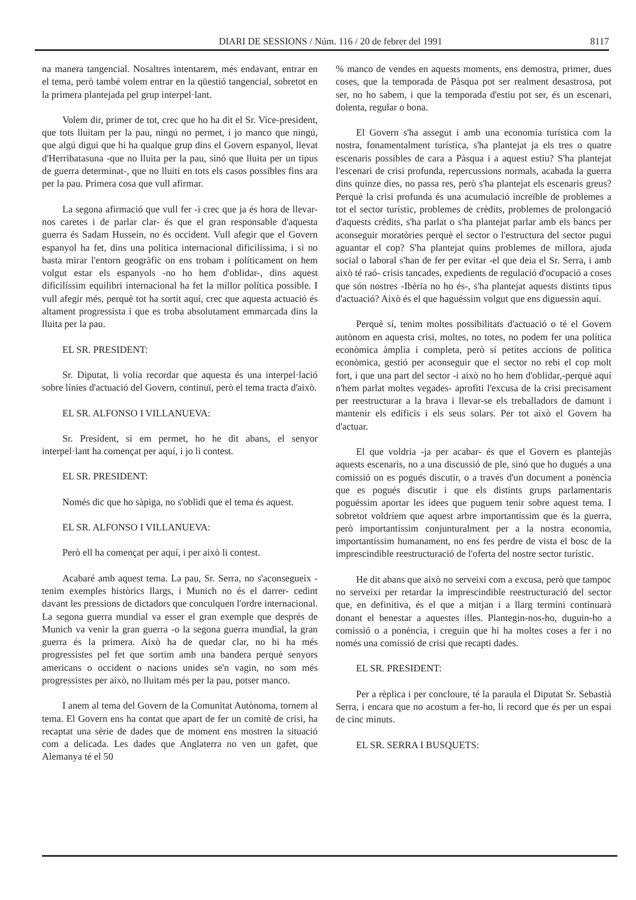DIARI DE SESSIONS / Núm. 116 / 20 de febrer del 1991 8117
na manera tangencial. Nosaltres intentarem, més endavant, entrar en el tema, però també volem entrar en la qüestió tangencial, sobretot en la primera plantejada pel grup interpel·lant.
Volem dir, primer de tot, crec que ho ha dit el Sr. Vice-president, que tots lluitam per la pau, ningú no permet, i jo manco que ningú, que algú digui que hi ha qualque grup dins el Govern espanyol, llevat d'Herribatasuna -que no lluita per la pau, sinó que lluita per un tipus de guerra determinat-, que no lluiti en tots els casos possibles fins ara per la pau. Primera cosa que vull afirmar.
La segona afirmació que vull fer -i crec que ja és hora de llevar-nos caretes i de parlar clar- és que el gran responsable d'aquesta guerra és Sadam Hussein, no és occident. Vull afegir que el Govern espanyol ha fet, dins una política internacional dificilíssima, i si no basta mirar l'entorn geogràfic on ens trobam i políticament on hem volgut estar els espanyols -no ho hem d'oblidar-, dins aquest dificilíssim equilibri internacional ha fet la millor política possible. I vull afegir més, perquè tot ha sortit aquí, crec que aquesta actuació és altament progressista i que es troba absolutament emmarcada dins la lluita per la pau.
EL SR. PRESIDENT:
Sr. Diputat, li volia recordar que aquesta és una interpel·lació sobre línies d'actuació del Govern, continuï, però el tema tracta d'això.
EL SR. ALFONSO I VILLANUEVA:
Sr. President, si em permet, ho he dit abans, el senyor interpel·lant ha començat per aquí, i jo li contest.
EL SR. PRESIDENT:
Només dic que ho sàpiga, no s'oblidi que el tema és aquest.
EL SR. ALFONSO I VILLANUEVA:
Però ell ha començat per aquí, i per això li contest.
Acabaré amb aquest tema. La pau, Sr. Serra, no s'aconsegueix -tenim exemples històrics llargs, i Munich no és el darrer- cedint davant les pressions de dictadors que conculquen l'ordre internacional. La segona guerra mundial va esser el gran exemple que després de Munich va venir la gran guerra -o la segona guerra mundial, la gran guerra és la primera. Això ha de quedar clar, no hi ha més progressistes pel fet que sortim amb una bandera perquè senyors americans o occident o nacions unides se'n vagin, no som més progressistes per això, no lluitam més per la pau, potser manco.
I anem al tema del Govern de la Comunitat Autònoma, tornem al tema. El Govern ens ha contat que apart de fer un comitè de crisi, ha recaptat una sèrie de dades que de moment ens mostren la situació com a delicada. Les dades que Anglaterra no ven un gafet, que Alemanya té el 50
% manco de vendes en aquests moments, ens demostra, primer, dues coses, que la temporada de Pàsqua pot ser realment desastrosa, pot ser, no ho sabem, i que la temporada d'estiu pot ser, és un escenari, dolenta, regular o bona.
El Govern s'ha assegut i amb una economia turística com la nostra, fonamentalment turística, s'ha plantejat ja els tres o quatre escenaris possibles de cara a Pàsqua i a aquest estiu? S'ha plantejat l'escenari de crisi profunda, repercussions normals, acabada la guerra dins quinze dies, no passa res, però s'ha plantejat els escenaris greus? Perquè la crisi profunda és una acumulació increïble de problemes a tot el sector turístic, problemes de crèdits, problemes de prolongació d'aquests crèdits, s'ha parlat o s'ha plantejat parlar amb els bancs per aconseguir moratòries perquè el sector o l'estructura del sector pugui aguantar el cop? S'ha plantejat quins problemes de millora, ajuda social o laboral s'han de fer per evitar -el que deia el Sr. Serra, i amb això té raó- crisis tancades, expedients de regulació d'ocupació a coses que són nostres -Ibèria no ho és-, s'ha plantejat aquests distints tipus d'actuació? Això és el que haguéssim volgut que ens diguessin aquí.
Perquè sí, tenim moltes possibilitats d'actuació o té el Govern autònom en aquesta crisi, moltes, no totes, no podem fer una política econòmica àmplia i completa, però sí petites accions de política econòmica, gestió per aconseguir que el sector no rebi el cop molt fort, i que una part del sector -i això no ho hem d'oblidar,-perquè aquí n'hem parlat moltes vegades- aprofiti l'excusa de la crisi precisament per reestructurar a la brava i llevar-se els treballadors de damunt i mantenir els edificis i els seus solars. Per tot això el Govern ha d'actuar.
El que voldria -ja per acabar- és que el Govern es plantejàs aquests escenaris, no a una discussió de ple, sinó que ho dugués a una comissió on es pogués discutir, o a través d'un document a ponència que es pogués discutir i que els distints grups parlamentaris poguéssim aportar les idees que puguem tenir sobre aquest tema. I sobretot voldríem que aquest arbre importantíssim que és la guerra, però importantíssim conjunturalment per a la nostra economia, importantíssim humanament, no ens fes perdre de vista el bosc de la imprescindible reestructuració de l'oferta del nostre sector turístic.
He dit abans que això no serveixi com a excusa, però que tampoc no serveixi per retardar la imprescindible reestructuració del sector que, en definitiva, és el que a mitjan i a llarg termini continuarà donant el benestar a aquestes illes. Plantegin-nos-ho, duguin-ho a comissió o a ponència, i creguin que hi ha moltes coses a fer i no només una comissió de crisi que recapti dades.
EL SR. PRESIDENT:
Per a rèplica i per concloure, té la paraula el Diputat Sr. Sebastià Serra, i encara que no acostum a fer-ho, li record que és per un espai de cinc minuts.
EL SR. SERRA I BUSQUETS: